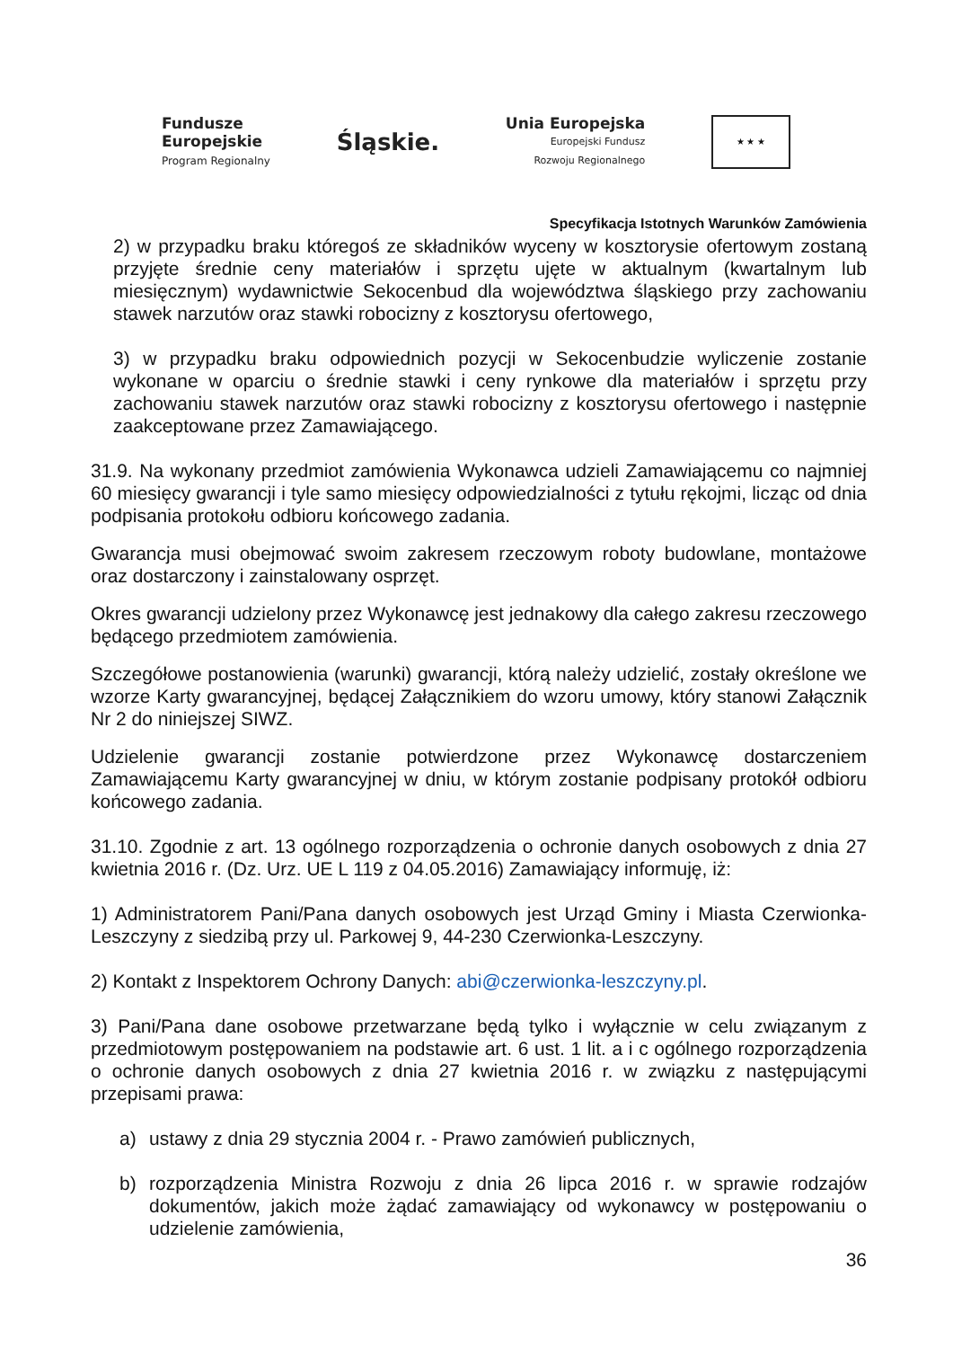Fundusze
Europejskie
Program Regionalny
Śląskie.
Unia Europejska
Europejski Fundusz
Rozwoju Regionalnego
★ ★ ★
Specyfikacja Istotnych Warunków Zamówienia
2) w przypadku braku któregoś ze składników wyceny w kosztorysie ofertowym zostaną przyjęte średnie ceny materiałów i sprzętu ujęte w aktualnym (kwartalnym lub miesięcznym) wydawnictwie Sekocenbud dla województwa śląskiego przy zachowaniu stawek narzutów oraz stawki robocizny z kosztorysu ofertowego,
3) w przypadku braku odpowiednich pozycji w Sekocenbudzie wyliczenie zostanie wykonane w oparciu o średnie stawki i ceny rynkowe dla materiałów i sprzętu przy zachowaniu stawek narzutów oraz stawki robocizny z kosztorysu ofertowego i następnie zaakceptowane przez Zamawiającego.
31.9. Na wykonany przedmiot zamówienia Wykonawca udzieli Zamawiającemu co najmniej 60 miesięcy gwarancji i tyle samo miesięcy odpowiedzialności z tytułu rękojmi, licząc od dnia podpisania protokołu odbioru końcowego zadania.
Gwarancja musi obejmować swoim zakresem rzeczowym roboty budowlane, montażowe oraz dostarczony i zainstalowany osprzęt.
Okres gwarancji udzielony przez Wykonawcę jest jednakowy dla całego zakresu rzeczowego będącego przedmiotem zamówienia.
Szczegółowe postanowienia (warunki) gwarancji, którą należy udzielić, zostały określone we wzorze Karty gwarancyjnej, będącej Załącznikiem do wzoru umowy, który stanowi Załącznik Nr 2 do niniejszej SIWZ.
Udzielenie gwarancji zostanie potwierdzone przez Wykonawcę dostarczeniem Zamawiającemu Karty gwarancyjnej w dniu, w którym zostanie podpisany protokół odbioru końcowego zadania.
31.10. Zgodnie z art. 13 ogólnego rozporządzenia o ochronie danych osobowych z dnia 27 kwietnia 2016 r. (Dz. Urz. UE L 119 z 04.05.2016) Zamawiający informuję, iż:
1) Administratorem Pani/Pana danych osobowych jest Urząd Gminy i Miasta Czerwionka-Leszczyny z siedzibą przy ul. Parkowej 9, 44-230 Czerwionka-Leszczyny.
2) Kontakt z Inspektorem Ochrony Danych: abi@czerwionka-leszczyny.pl.
3) Pani/Pana dane osobowe przetwarzane będą tylko i wyłącznie w celu związanym z przedmiotowym postępowaniem na podstawie art. 6 ust. 1 lit. a i c ogólnego rozporządzenia o ochronie danych osobowych z dnia 27 kwietnia 2016 r. w związku z następującymi przepisami prawa:
a) ustawy z dnia 29 stycznia 2004 r. - Prawo zamówień publicznych,
b) rozporządzenia Ministra Rozwoju z dnia 26 lipca 2016 r. w sprawie rodzajów dokumentów, jakich może żądać zamawiający od wykonawcy w postępowaniu o udzielenie zamówienia,
36